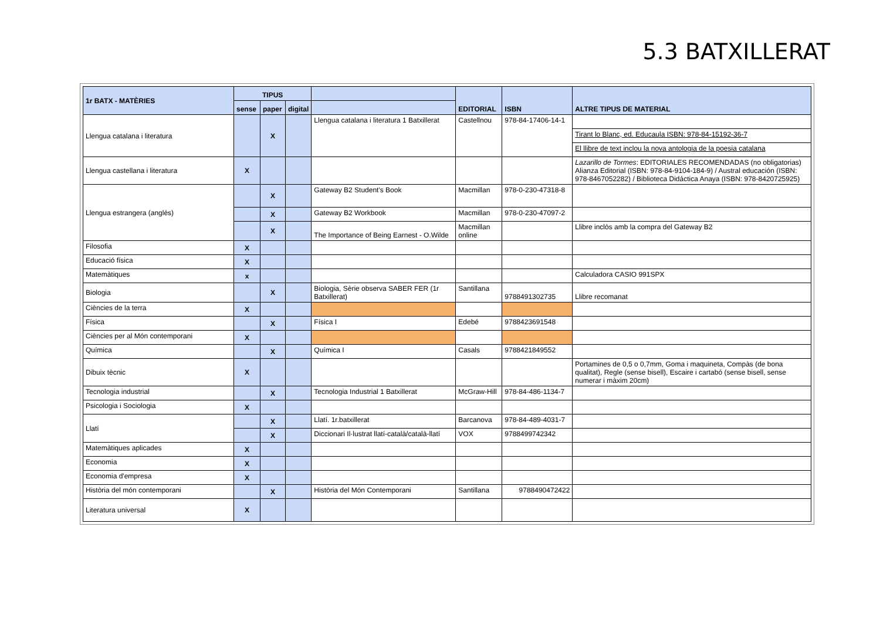5.3 BATXILLERAT
| 1r BATX - MATÈRIES | TIPUS | | | | EDITORIAL | ISBN | ALTRE TIPUS DE MATERIAL |
| --- | --- | --- | --- | --- | --- | --- | --- |
| | sense | paper | digital | | | | |
| Llengua catalana i literatura | | X | | Llengua catalana i literatura 1 Batxillerat | Castellnou | 978-84-17406-14-1 | |
| | | | | | | | Tirant lo Blanc, ed. Educaula ISBN: 978-84-15192-36-7 |
| | | | | | | | El llibre de text inclou la nova antologia de la poesia catalana |
| Llengua castellana i literatura | X | | | | | | Lazarillo de Tormes : EDITORIALES RECOMENDADAS (no obligatorias) Alianza Editorial (ISBN: 978-84-9104-184-9) / Austral educación (ISBN: 978-8467052282) / Biblioteca Didáctica Anaya (ISBN: 978-8420725925) |
| Llengua estrangera (anglès) | | X | | Gateway B2 Student's Book | Macmillan | 978-0-230-47318-8 | |
| | | X | | Gateway B2 Workbook | Macmillan | 978-0-230-47097-2 | |
| | | X | | The Importance of Being Earnest - O.Wilde | Macmillan online | | Llibre inclòs amb la compra del Gateway B2 |
| Filosofia | X | | | | | | |
| Educació física | X | | | | | | |
| Matemàtiques | x | | | | | | Calculadora CASIO 991SPX |
| Biologia | | X | | Biologia, Sèrie observa SABER FER (1r Batxillerat) | Santillana | 9788491302735 | Llibre recomanat |
| Ciències de la terra | X | | | | | | |
| Física | | X | | Física I | Edebé | 9788423691548 | |
| Ciències per al Món contemporani | X | | | | | | |
| Química | | X | | Química I | Casals | 9788421849552 | |
| Dibuix tècnic | X | | | | | | Portamines de 0,5 o 0,7mm, Goma i maquineta, Compàs (de bona qualitat), Regle (sense bisell), Escaire i cartabó (sense bisell, sense numerar i màxim 20cm) |
| Tecnologia industrial | | X | | Tecnologia Industrial 1 Batxillerat | McGraw-Hill | 978-84-486-1134-7 | |
| Psicologia i Sociologia | X | | | | | | |
| Llatí | | X | | Llatí. 1r.batxillerat | Barcanova | 978-84-489-4031-7 | |
| | | X | | Diccionari Il·lustrat llatí-català/català-llatí | VOX | 9788499742342 | |
| Matemàtiques aplicades | X | | | | | | |
| Economia | X | | | | | | |
| Economia d'empresa | X | | | | | | |
| Història del món contemporani | | X | | Història del Món Contemporani | Santillana | 9788490472422 | |
| Literatura universal | X | | | | | | |